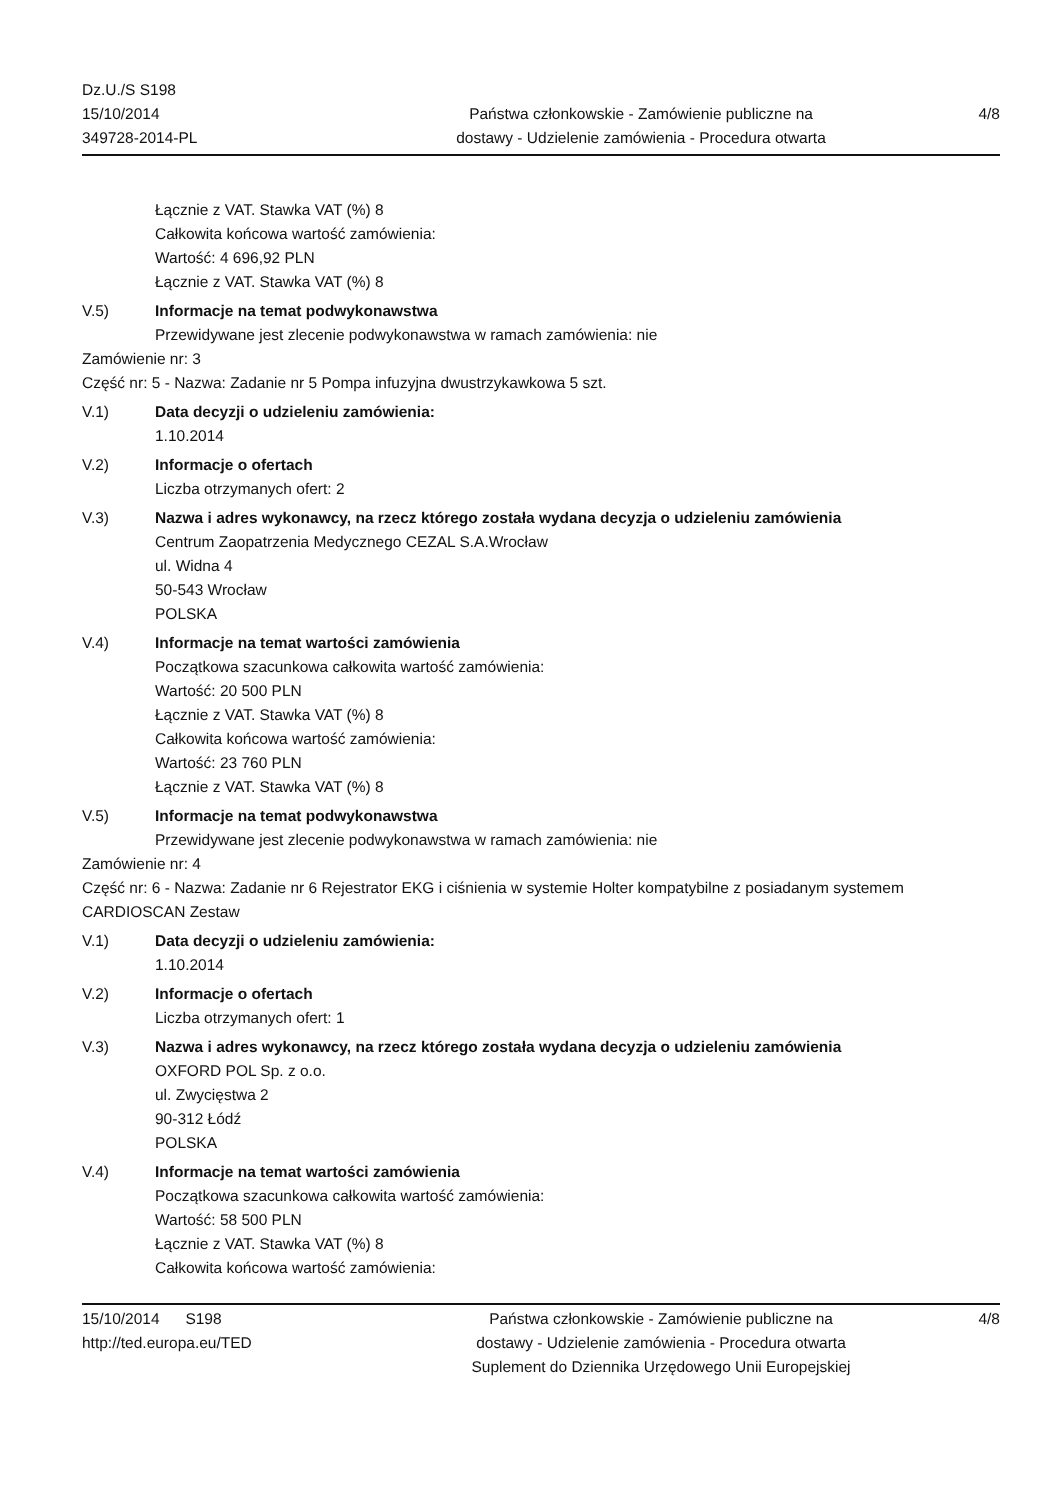Dz.U./S S198
15/10/2014
349728-2014-PL
Państwa członkowskie - Zamówienie publiczne na
dostawy - Udzielenie zamówienia - Procedura otwarta
4/8
Łącznie z VAT. Stawka VAT (%) 8
Całkowita końcowa wartość zamówienia:
Wartość: 4 696,92 PLN
Łącznie z VAT. Stawka VAT (%) 8
V.5) Informacje na temat podwykonawstwa
Przewidywane jest zlecenie podwykonawstwa w ramach zamówienia: nie
Zamówienie nr: 3
Część nr: 5 - Nazwa: Zadanie nr 5 Pompa infuzyjna dwustrzykawkowa 5 szt.
V.1) Data decyzji o udzieleniu zamówienia:
1.10.2014
V.2) Informacje o ofertach
Liczba otrzymanych ofert: 2
V.3) Nazwa i adres wykonawcy, na rzecz którego została wydana decyzja o udzieleniu zamówienia
Centrum Zaopatrzenia Medycznego CEZAL S.A.Wrocław
ul. Widna 4
50-543 Wrocław
POLSKA
V.4) Informacje na temat wartości zamówienia
Początkowa szacunkowa całkowita wartość zamówienia:
Wartość: 20 500 PLN
Łącznie z VAT. Stawka VAT (%) 8
Całkowita końcowa wartość zamówienia:
Wartość: 23 760 PLN
Łącznie z VAT. Stawka VAT (%) 8
V.5) Informacje na temat podwykonawstwa
Przewidywane jest zlecenie podwykonawstwa w ramach zamówienia: nie
Zamówienie nr: 4
Część nr: 6 - Nazwa: Zadanie nr 6 Rejestrator EKG i ciśnienia w systemie Holter kompatybilne z posiadanym systemem CARDIOSCAN Zestaw
V.1) Data decyzji o udzieleniu zamówienia:
1.10.2014
V.2) Informacje o ofertach
Liczba otrzymanych ofert: 1
V.3) Nazwa i adres wykonawcy, na rzecz którego została wydana decyzja o udzieleniu zamówienia
OXFORD POL Sp. z o.o.
ul. Zwycięstwa 2
90-312 Łódź
POLSKA
V.4) Informacje na temat wartości zamówienia
Początkowa szacunkowa całkowita wartość zamówienia:
Wartość: 58 500 PLN
Łącznie z VAT. Stawka VAT (%) 8
Całkowita końcowa wartość zamówienia:
15/10/2014 S198
http://ted.europa.eu/TED
Państwa członkowskie - Zamówienie publiczne na
dostawy - Udzielenie zamówienia - Procedura otwarta
Suplement do Dziennika Urzędowego Unii Europejskiej
4/8